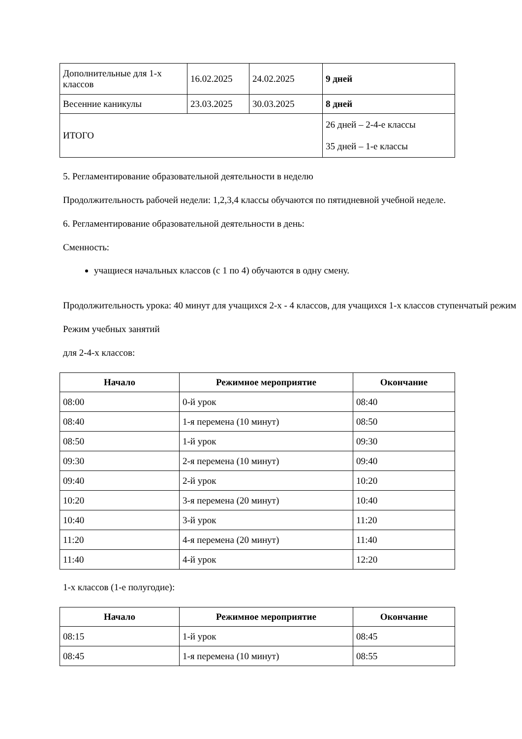| Дополнительные для 1-х классов | 16.02.2025 | 24.02.2025 | 9 дней |
| Весенние каникулы | 23.03.2025 | 30.03.2025 | 8 дней |
| ИТОГО | | | 26 дней – 2-4-е классы 35 дней – 1-е классы |
5. Регламентирование образовательной деятельности в неделю
Продолжительность рабочей недели: 1,2,3,4 классы обучаются по пятидневной учебной неделе.
6. Регламентирование образовательной деятельности в день:
Сменность:
учащиеся начальных классов (с 1 по 4) обучаются в одну смену.
Продолжительность урока: 40 минут для учащихся 2-х - 4 классов, для учащихся 1-х классов ступенчатый режим
Режим учебных занятий
для 2-4-х классов:
| Начало | Режимное мероприятие | Окончание |
| --- | --- | --- |
| 08:00 | 0-й урок | 08:40 |
| 08:40 | 1-я перемена (10 минут) | 08:50 |
| 08:50 | 1-й урок | 09:30 |
| 09:30 | 2-я перемена (10 минут) | 09:40 |
| 09:40 | 2-й урок | 10:20 |
| 10:20 | 3-я перемена (20 минут) | 10:40 |
| 10:40 | 3-й урок | 11:20 |
| 11:20 | 4-я перемена (20 минут) | 11:40 |
| 11:40 | 4-й урок | 12:20 |
1-х классов (1-е полугодие):
| Начало | Режимное мероприятие | Окончание |
| --- | --- | --- |
| 08:15 | 1-й урок | 08:45 |
| 08:45 | 1-я перемена (10 минут) | 08:55 |